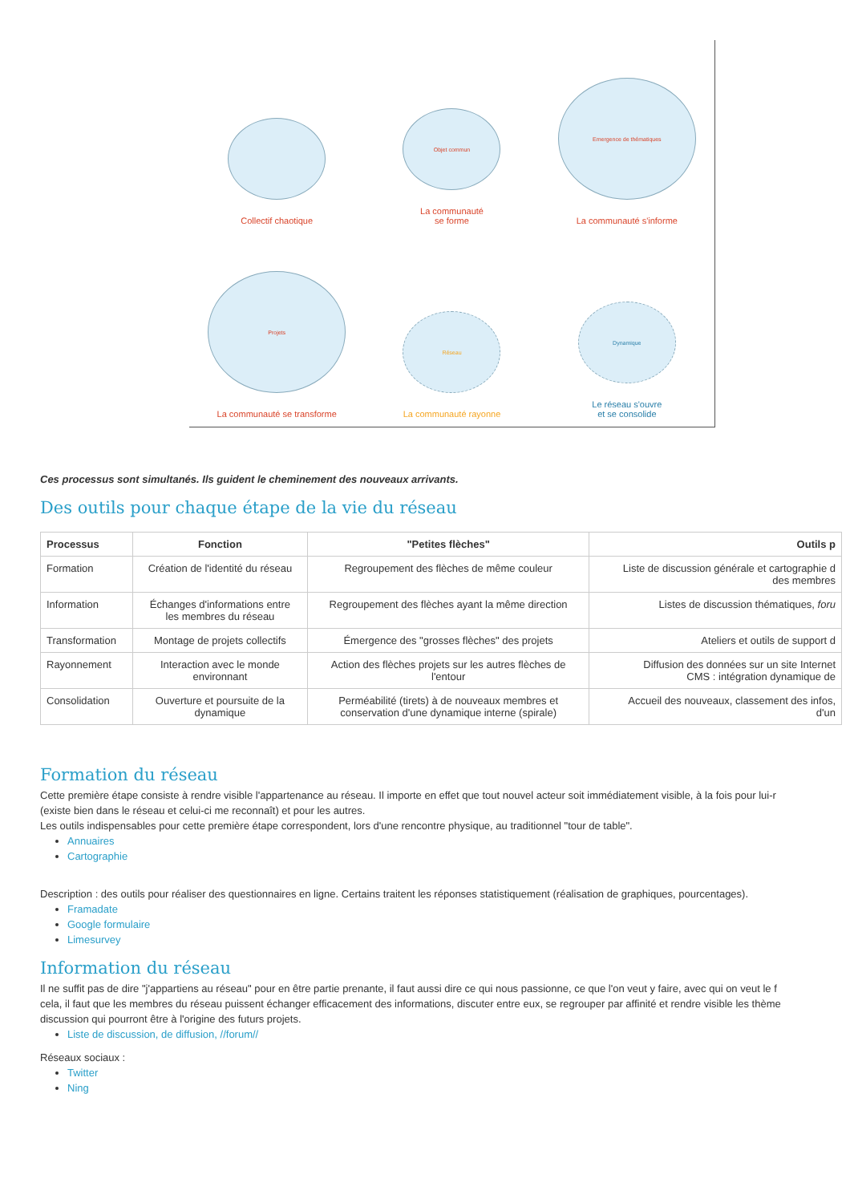Collectif chaotique
Objet commun
La communauté
se forme
Emergence de thématiques
La communauté s'informe
Projets
La communauté se transforme
Réseau
La communauté rayonne
Dynamique
Le réseau s'ouvre
et se consolide
Ces processus sont simultanés. Ils guident le cheminement des nouveaux arrivants.
Des outils pour chaque étape de la vie du réseau
| Processus | Fonction | "Petites flèches" | Outils p |
| --- | --- | --- | --- |
| Formation | Création de l'identité du réseau | Regroupement des flèches de même couleur | Liste de discussion générale et cartographie d des membres |
| Information | Échanges d'informations entre les membres du réseau | Regroupement des flèches ayant la même direction | Listes de discussion thématiques, foru |
| Transformation | Montage de projets collectifs | Émergence des "grosses flèches" des projets | Ateliers et outils de support d |
| Rayonnement | Interaction avec le monde environnant | Action des flèches projets sur les autres flèches de l'entour | Diffusion des données sur un site Internet CMS : intégration dynamique de |
| Consolidation | Ouverture et poursuite de la dynamique | Perméabilité (tirets) à de nouveaux membres et conservation d'une dynamique interne (spirale) | Accueil des nouveaux, classement des infos, d'un |
Formation du réseau
Cette première étape consiste à rendre visible l'appartenance au réseau. Il importe en effet que tout nouvel acteur soit immédiatement visible, à la fois pour lui-r
(existe bien dans le réseau et celui-ci me reconnaît) et pour les autres.
Les outils indispensables pour cette première étape correspondent, lors d'une rencontre physique, au traditionnel "tour de table".
Annuaires
Cartographie
Description : des outils pour réaliser des questionnaires en ligne. Certains traitent les réponses statistiquement (réalisation de graphiques, pourcentages).
Framadate
Google formulaire
Limesurvey
Information du réseau
Il ne suffit pas de dire "j'appartiens au réseau" pour en être partie prenante, il faut aussi dire ce qui nous passionne, ce que l'on veut y faire, avec qui on veut le f
cela, il faut que les membres du réseau puissent échanger efficacement des informations, discuter entre eux, se regrouper par affinité et rendre visible les thème
discussion qui pourront être à l'origine des futurs projets.
Liste de discussion, de diffusion, //forum//
Réseaux sociaux :
Twitter
Ning